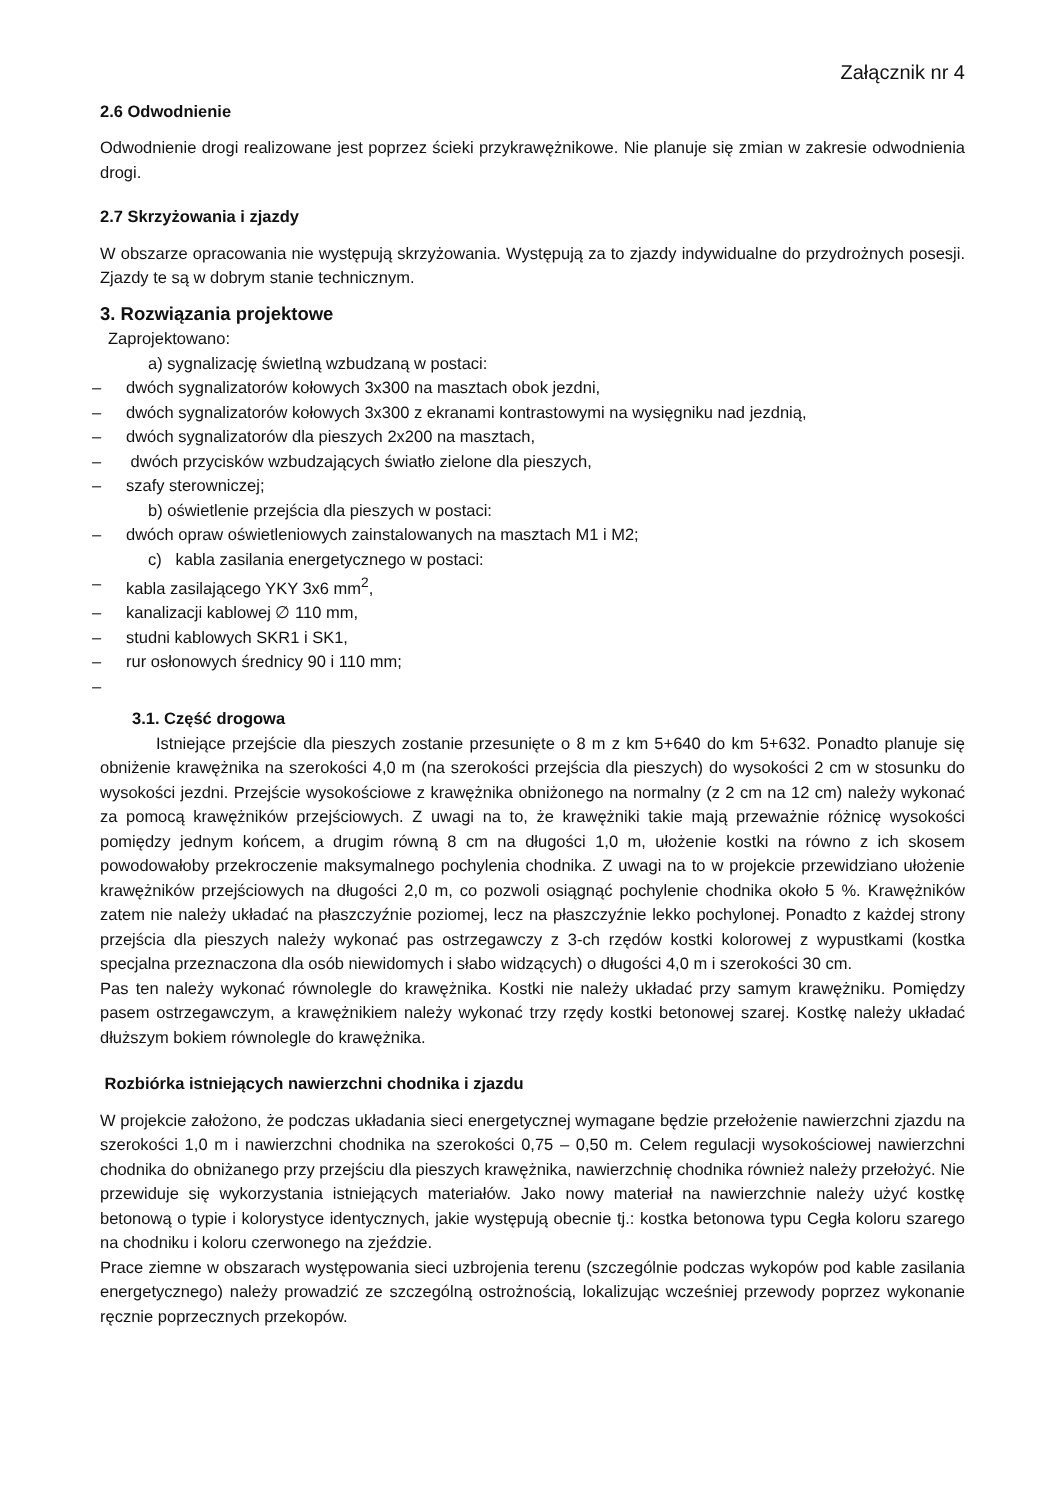Załącznik nr 4
2.6 Odwodnienie
Odwodnienie drogi realizowane jest poprzez ścieki przykrawężnikowe. Nie planuje się zmian w zakresie odwodnienia drogi.
2.7 Skrzyżowania i zjazdy
W obszarze opracowania nie występują skrzyżowania. Występują za to zjazdy indywidualne do przydrożnych posesji. Zjazdy te są w dobrym stanie technicznym.
3. Rozwiązania projektowe
Zaprojektowano:
a) sygnalizację świetlną wzbudzaną w postaci:
– dwóch sygnalizatorów kołowych 3x300 na masztach obok jezdni,
– dwóch sygnalizatorów kołowych 3x300 z ekranami kontrastowymi na wysięgniku nad jezdnią,
– dwóch sygnalizatorów dla pieszych 2x200 na masztach,
– dwóch przycisków wzbudzających światło zielone dla pieszych,
– szafy sterowniczej;
b) oświetlenie przejścia dla pieszych w postaci:
– dwóch opraw oświetleniowych zainstalowanych na masztach M1 i M2;
c) kabla zasilania energetycznego w postaci:
– kabla zasilającego YKY 3x6 mm<sup>2</sup>,
– kanalizacji kablowej ∅ 110 mm,
– studni kablowych SKR1 i SK1,
– rur osłonowych średnicy 90 i 110 mm;
–
3.1. Część drogowa
Istniejące przejście dla pieszych zostanie przesunięte o 8 m z km 5+640 do km 5+632. Ponadto planuje się obniżenie krawężnika na szerokości 4,0 m (na szerokości przejścia dla pieszych) do wysokości 2 cm w stosunku do wysokości jezdni. Przejście wysokościowe z krawężnika obniżonego na normalny (z 2 cm na 12 cm) należy wykonać za pomocą krawężników przejściowych. Z uwagi na to, że krawężniki takie mają przeważnie różnicę wysokości pomiędzy jednym końcem, a drugim równą 8 cm na długości 1,0 m, ułożenie kostki na równo z ich skosem powodowałoby przekroczenie maksymalnego pochylenia chodnika. Z uwagi na to w projekcie przewidziano ułożenie krawężników przejściowych na długości 2,0 m, co pozwoli osiągnąć pochylenie chodnika około 5 %. Krawężników zatem nie należy układać na płaszczyźnie poziomej, lecz na płaszczyźnie lekko pochylonej. Ponadto z każdej strony przejścia dla pieszych należy wykonać pas ostrzegawczy z 3-ch rzędów kostki kolorowej z wypustkami (kostka specjalna przeznaczona dla osób niewidomych i słabo widzących) o długości 4,0 m i szerokości 30 cm.
Pas ten należy wykonać równolegle do krawężnika. Kostki nie należy układać przy samym krawężniku. Pomiędzy pasem ostrzegawczym, a krawężnikiem należy wykonać trzy rzędy kostki betonowej szarej. Kostkę należy układać dłuższym bokiem równolegle do krawężnika.
Rozbiórka istniejących nawierzchni chodnika i zjazdu
W projekcie założono, że podczas układania sieci energetycznej wymagane będzie przełożenie nawierzchni zjazdu na szerokości 1,0 m i nawierzchni chodnika na szerokości 0,75 – 0,50 m. Celem regulacji wysokościowej nawierzchni chodnika do obniżanego przy przejściu dla pieszych krawężnika, nawierzchnię chodnika również należy przełożyć. Nie przewiduje się wykorzystania istniejących materiałów. Jako nowy materiał na nawierzchnie należy użyć kostkę betonową o typie i kolorystyce identycznych, jakie występują obecnie tj.: kostka betonowa typu Cegła koloru szarego na chodniku i koloru czerwonego na zjeździe.
Prace ziemne w obszarach występowania sieci uzbrojenia terenu (szczególnie podczas wykopów pod kable zasilania energetycznego) należy prowadzić ze szczególną ostrożnością, lokalizując wcześniej przewody poprzez wykonanie ręcznie poprzecznych przekopów.